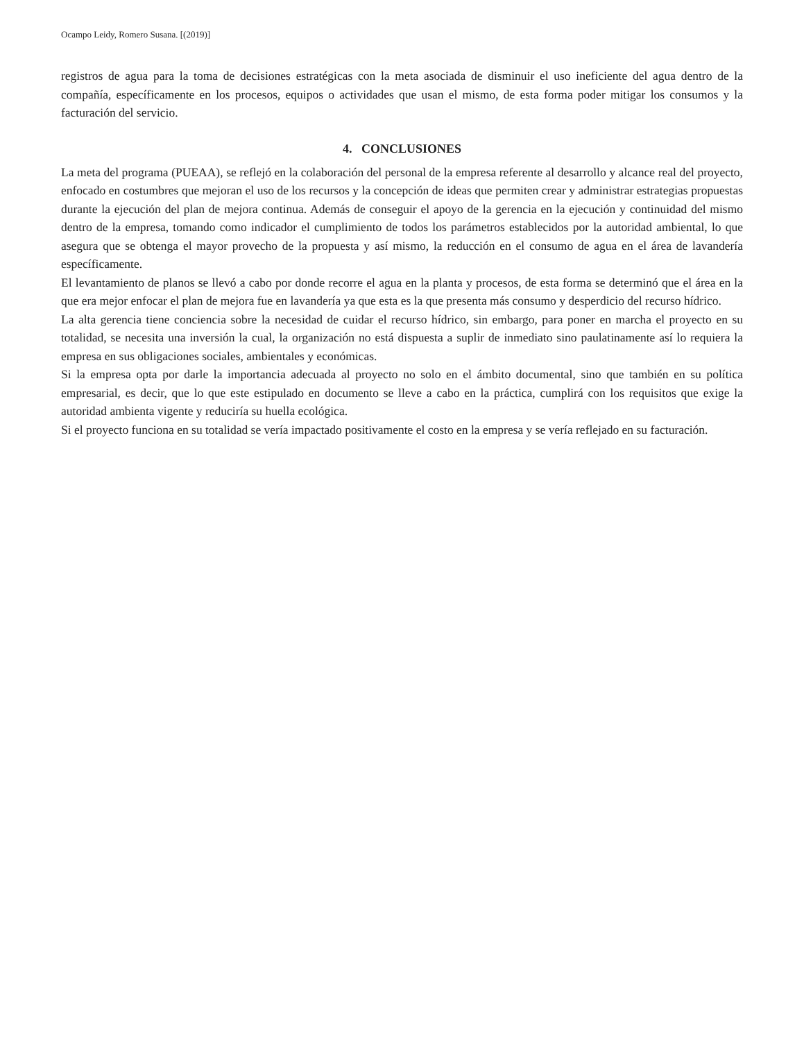Ocampo Leidy, Romero Susana. [(2019)]
registros de agua para la toma de decisiones estratégicas con la meta asociada de disminuir el uso ineficiente del agua dentro de la compañía, específicamente en los procesos, equipos o actividades que usan el mismo, de esta forma poder mitigar los consumos y la facturación del servicio.
4. CONCLUSIONES
La meta del programa (PUEAA), se reflejó en la colaboración del personal de la empresa referente al desarrollo y alcance real del proyecto, enfocado en costumbres que mejoran el uso de los recursos y la concepción de ideas que permiten crear y administrar estrategias propuestas durante la ejecución del plan de mejora continua. Además de conseguir el apoyo de la gerencia en la ejecución y continuidad del mismo dentro de la empresa, tomando como indicador el cumplimiento de todos los parámetros establecidos por la autoridad ambiental, lo que asegura que se obtenga el mayor provecho de la propuesta y así mismo, la reducción en el consumo de agua en el área de lavandería específicamente.
El levantamiento de planos se llevó a cabo por donde recorre el agua en la planta y procesos, de esta forma se determinó que el área en la que era mejor enfocar el plan de mejora fue en lavandería ya que esta es la que presenta más consumo y desperdicio del recurso hídrico.
La alta gerencia tiene conciencia sobre la necesidad de cuidar el recurso hídrico, sin embargo, para poner en marcha el proyecto en su totalidad, se necesita una inversión la cual, la organización no está dispuesta a suplir de inmediato sino paulatinamente así lo requiera la empresa en sus obligaciones sociales, ambientales y económicas.
Si la empresa opta por darle la importancia adecuada al proyecto no solo en el ámbito documental, sino que también en su política empresarial, es decir, que lo que este estipulado en documento se lleve a cabo en la práctica, cumplirá con los requisitos que exige la autoridad ambienta vigente y reduciría su huella ecológica.
Si el proyecto funciona en su totalidad se vería impactado positivamente el costo en la empresa y se vería reflejado en su facturación.